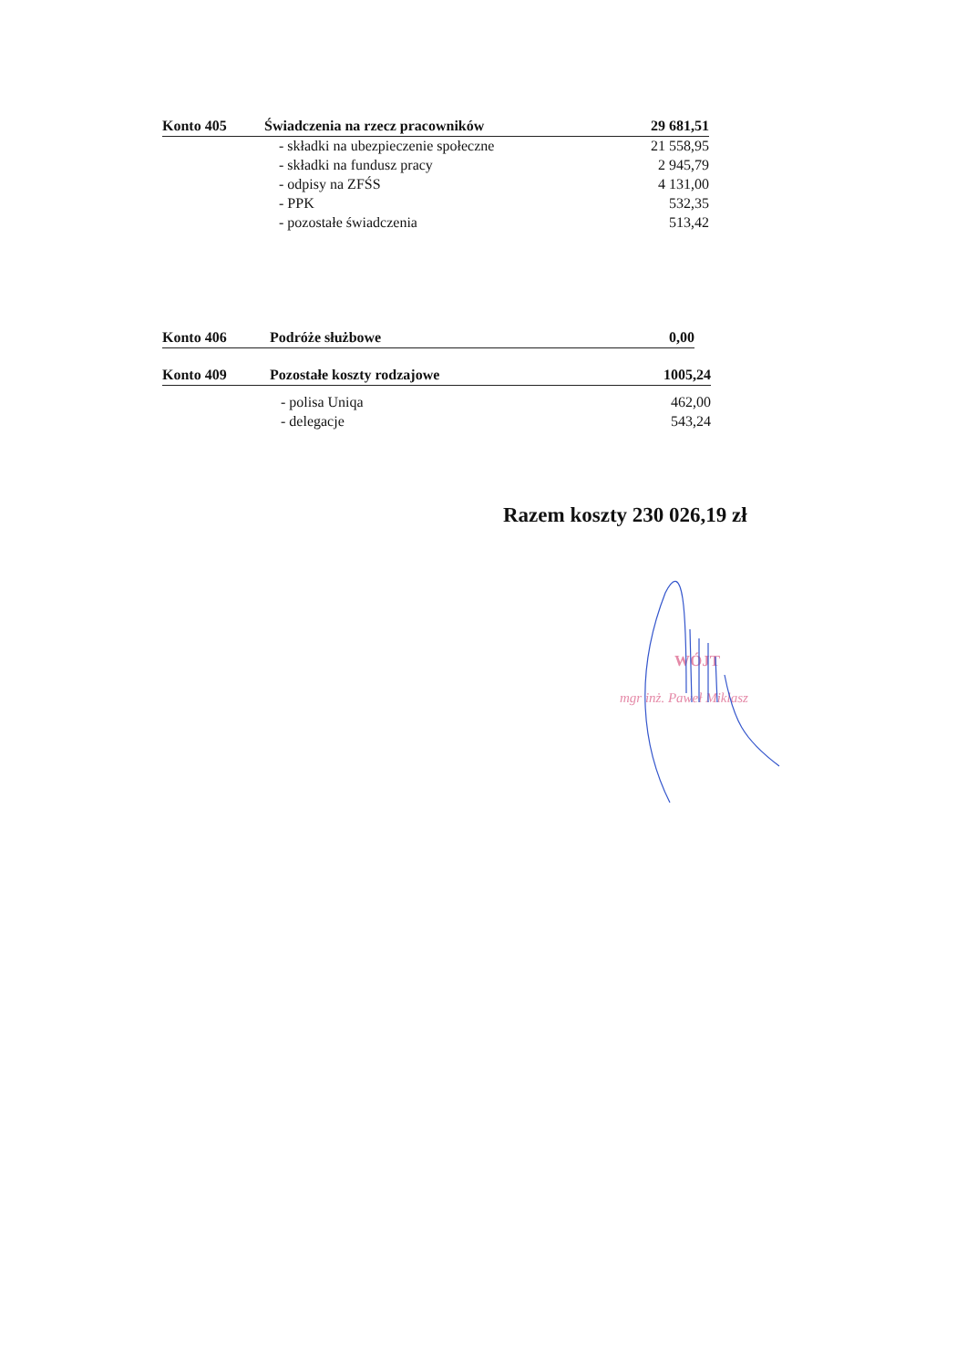| Konto 405 | Świadczenia na rzecz pracowników | 29 681,51 |
| | - składki na ubezpieczenie społeczne | 21 558,95 |
| | - składki na fundusz pracy | 2 945,79 |
| | - odpisy na ZFŚS | 4 131,00 |
| | - PPK | 532,35 |
| | - pozostałe świadczenia | 513,42 |
| Konto 406 | Podróże służbowe | 0,00 |
| Konto 409 | Pozostałe koszty rodzajowe | 1005,24 |
| | - polisa Uniqa | 462,00 |
| | - delegacje | 543,24 |
Razem koszty 230 026,19 zł
WÓJT
mgr inż. Paweł Miklasz